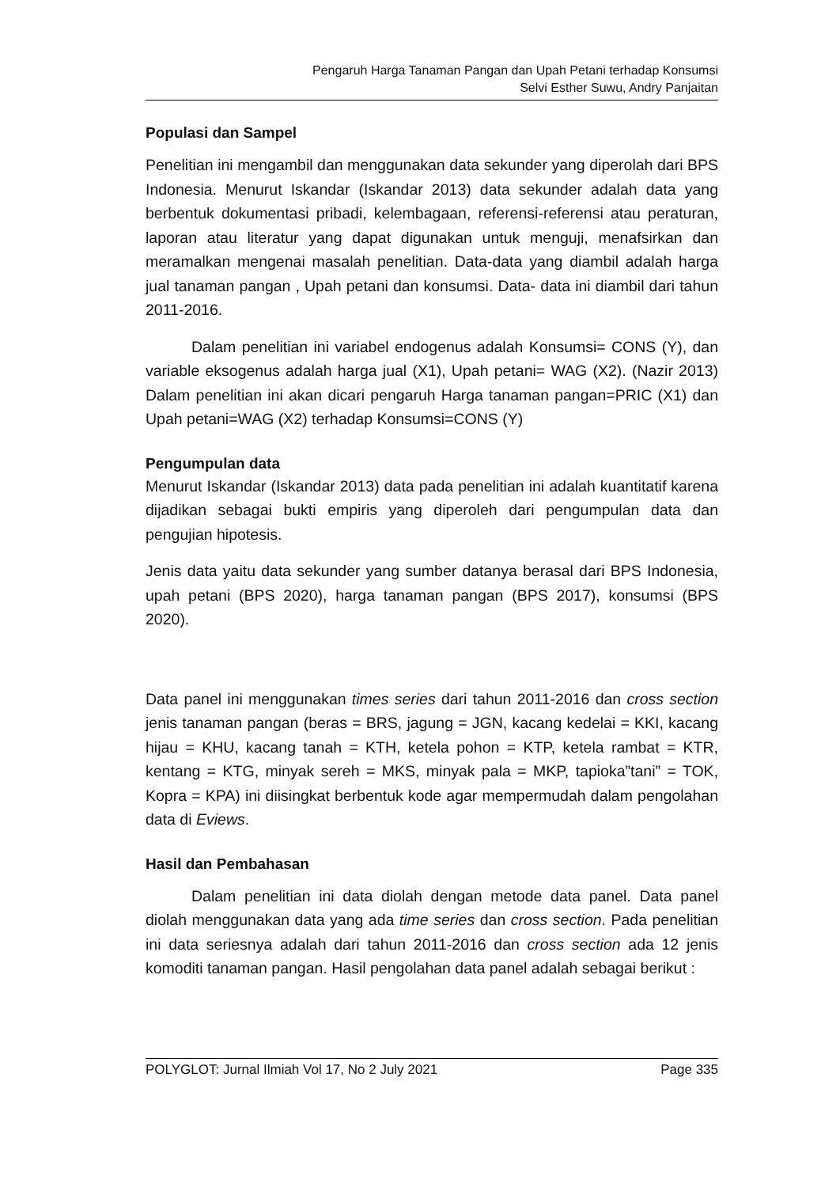Pengaruh Harga Tanaman Pangan dan Upah Petani terhadap Konsumsi
Selvi Esther Suwu, Andry Panjaitan
Populasi dan Sampel
Penelitian ini mengambil dan menggunakan data sekunder yang diperolah dari BPS Indonesia. Menurut Iskandar (Iskandar 2013) data sekunder adalah data yang berbentuk dokumentasi pribadi, kelembagaan, referensi-referensi atau peraturan, laporan atau literatur yang dapat digunakan untuk menguji, menafsirkan dan meramalkan mengenai masalah penelitian. Data-data yang diambil adalah harga jual tanaman pangan , Upah petani dan konsumsi. Data- data ini diambil dari tahun 2011-2016.
Dalam penelitian ini variabel endogenus adalah Konsumsi= CONS (Y), dan variable eksogenus adalah harga jual (X1), Upah petani= WAG (X2). (Nazir 2013) Dalam penelitian ini akan dicari pengaruh Harga tanaman pangan=PRIC (X1) dan Upah petani=WAG (X2) terhadap Konsumsi=CONS (Y)
Pengumpulan data
Menurut Iskandar (Iskandar 2013) data pada penelitian ini adalah kuantitatif karena dijadikan sebagai bukti empiris yang diperoleh dari pengumpulan data dan pengujian hipotesis.
Jenis data yaitu data sekunder yang sumber datanya berasal dari BPS Indonesia, upah petani (BPS 2020), harga tanaman pangan (BPS 2017), konsumsi (BPS 2020).
Data panel ini menggunakan times series dari tahun 2011-2016 dan cross section jenis tanaman pangan (beras = BRS, jagung = JGN, kacang kedelai = KKI, kacang hijau = KHU, kacang tanah = KTH, ketela pohon = KTP, ketela rambat = KTR, kentang = KTG, minyak sereh = MKS, minyak pala = MKP, tapioka”tani” = TOK, Kopra = KPA) ini diisingkat berbentuk kode agar mempermudah dalam pengolahan data di Eviews.
Hasil dan Pembahasan
Dalam penelitian ini data diolah dengan metode data panel. Data panel diolah menggunakan data yang ada time series dan cross section. Pada penelitian ini data seriesnya adalah dari tahun 2011-2016 dan cross section ada 12 jenis komoditi tanaman pangan. Hasil pengolahan data panel adalah sebagai berikut :
POLYGLOT: Jurnal Ilmiah Vol 17, No 2 July 2021 Page 335